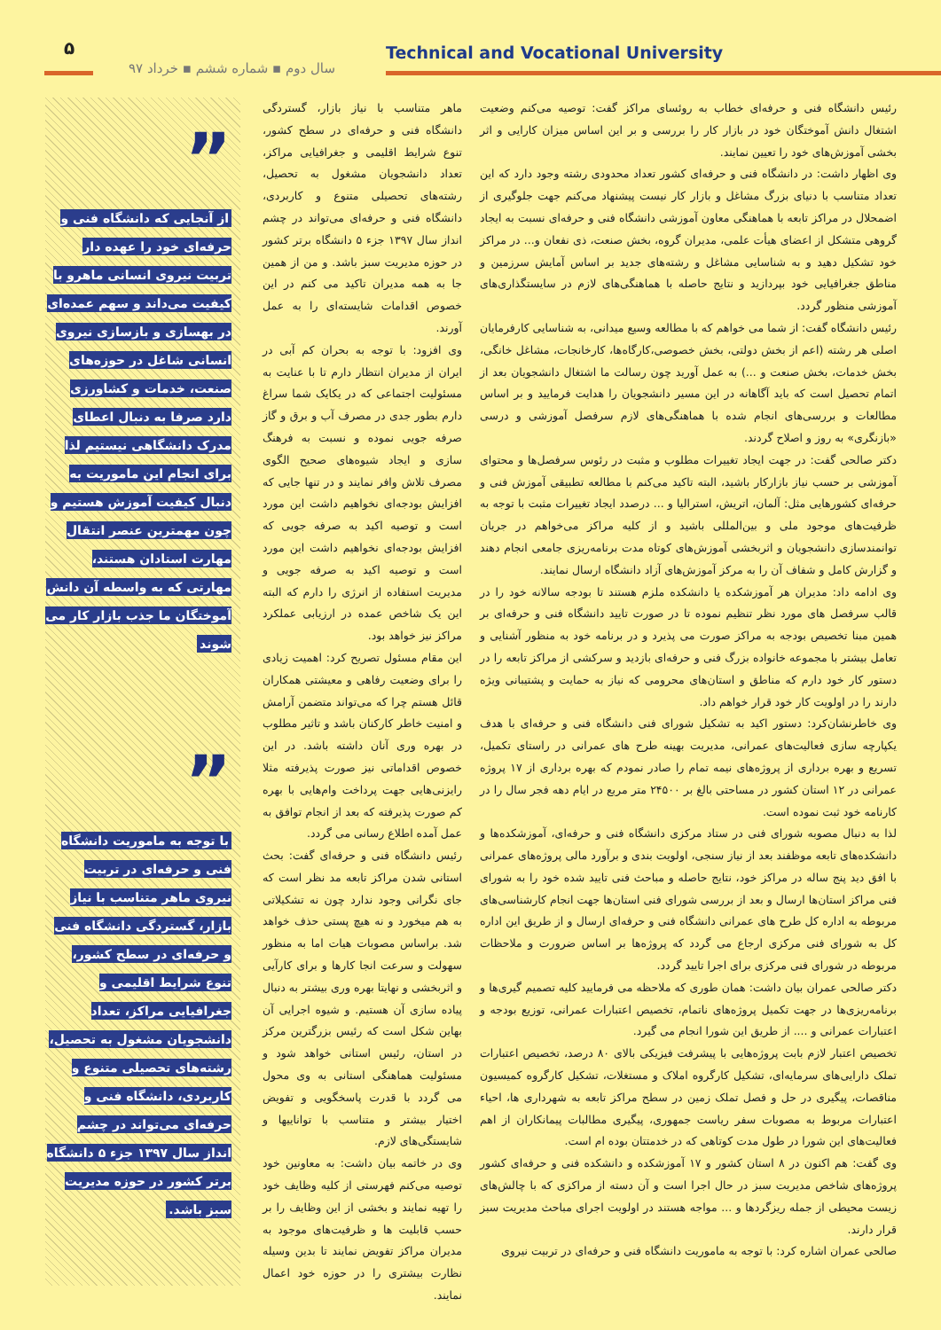۵
سال دوم ▪ شماره ششم ▪ خرداد ۹۷
Technical and Vocational University
رئیس دانشگاه فنی و حرفه‌ای خطاب به روئسای مراکز گفت: توصیه می‌کنم وضعیت اشتغال دانش آموختگان خود در بازار کار را بررسی و بر این اساس میزان کارایی و اثر بخشی آموزش‌های خود را تعیین نمایند.
وی اظهار داشت: در دانشگاه فنی و حرفه‌ای کشور تعداد محدودی رشته وجود دارد که این تعداد متناسب با دنیای بزرگ مشاغل و بازار کار نیست پیشنهاد می‌کنم جهت جلوگیری از اضمحلال در مراکز تابعه با هماهنگی معاون آموزشی دانشگاه فنی و حرفه‌ای نسبت به ایجاد گروهی متشکل از اعضای هیأت علمی، مدیران گروه، بخش صنعت، ذی نفعان و... در مراکز خود تشکیل دهید و به شناسایی مشاغل و رشته‌های جدید بر اساس آمایش سرزمین و مناطق جغرافیایی خود بپردازید و نتایج حاصله با هماهنگی‌های لازم در سایستگذاری‌های آموزشی منظور گردد.
رئیس دانشگاه گفت: از شما می خواهم که با مطالعه وسیع میدانی، به شناسایی کارفرمایان اصلی هر رشته (اعم از بخش دولتی، بخش خصوصی،کارگاه‌ها، کارخانجات، مشاغل خانگی، بخش خدمات، بخش صنعت و ...) به عمل آورید چون رسالت ما اشتغال دانشجویان بعد از اتمام تحصیل است که باید آگاهانه در این مسیر دانشجویان را هدایت فرمایید و بر اساس مطالعات و بررسی‌های انجام شده با هماهنگی‌های لازم سرفصل آموزشی و درسی «بازنگری» به روز و اصلاح گردند.
دکتر صالحی گفت: در جهت ایجاد تغییرات مطلوب و مثبت در رئوس سرفصل‌ها و محتوای آموزشی بر حسب نیاز بازارکار باشید، البته تاکید می‌کنم با مطالعه تطبیقی آموزش فنی و حرفه‌ای کشورهایی مثل: آلمان، اتریش، استرالیا و ... درصدد ایجاد تغییرات مثبت با توجه به ظرفیت‌های موجود ملی و بین‌المللی باشید و از کلیه مراکز می‌خواهم در جریان توانمندسازی دانشجویان و اثربخشی آموزش‌های کوتاه مدت برنامه‌ریزی جامعی انجام دهند و گزارش کامل و شفاف آن را به مرکز آموزش‌های آزاد دانشگاه ارسال نمایند.
وی ادامه داد: مدیران هر آموزشکده یا دانشکده ملزم هستند تا بودجه سالانه خود را در قالب سرفصل های مورد نظر تنظیم نموده تا در صورت تایید دانشگاه فنی و حرفه‌ای بر همین مبنا تخصیص بودجه به مراکز صورت می پذیرد و در برنامه خود به منظور آشنایی و تعامل بیشتر با مجموعه خانواده بزرگ فنی و حرفه‌ای بازدید و سرکشی از مراکز تابعه را در دستور کار خود دارم که مناطق و استان‌های محرومی که نیاز به حمایت و پشتیبانی ویژه دارند را در اولویت کار خود قرار خواهم داد.
وی خاطرنشان‌کرد: دستور اکید به تشکیل شورای فنی دانشگاه فنی و حرفه‌ای با هدف یکپارچه سازی فعالیت‌های عمرانی، مدیریت بهینه طرح های عمرانی در راستای تکمیل، تسریع و بهره برداری از پروژه‌های نیمه تمام را صادر نمودم که بهره برداری از ۱۷ پروژه عمرانی در ۱۲ استان کشور در مساحتی بالغ بر ۲۴۵۰۰ متر مربع در ایام دهه فجر سال را در کارنامه خود ثبت نموده است.
لذا به دنبال مصوبه شورای فنی در ستاد مرکزی دانشگاه فنی و حرفه‌ای، آموزشکده‌ها و دانشکده‌های تابعه موظفند بعد از نیاز سنجی، اولویت بندی و برآورد مالی پروژه‌های عمرانی با افق دید پنج ساله در مراکز خود، نتایج حاصله و مباحث فنی تایید شده خود را به شورای فنی مراکز استان‌ها ارسال و بعد از بررسی شورای فنی استان‌ها جهت انجام کارشناسی‌های مربوطه به اداره کل طرح های عمرانی دانشگاه فنی و حرفه‌ای ارسال و از طریق این اداره کل به شورای فنی مرکزی ارجاع می گردد که پروژه‌ها بر اساس ضرورت و ملاحظات مربوطه در شورای فنی مرکزی برای اجرا تایید گردد.
دکتر صالحی عمران بیان داشت: همان طوری که ملاحظه می فرمایید کلیه تصمیم گیری‌ها و برنامه‌ریزی‌ها در جهت تکمیل پروژه‌های ناتمام، تخصیص اعتبارات عمرانی، توزیع بودجه و اعتبارات عمرانی و .... از طریق این شورا انجام می گیرد.
تخصیص اعتبار لازم بابت پروژه‌هایی با پیشرفت فیزیکی بالای ۸۰ درصد، تخصیص اعتبارات تملک دارایی‌های سرمایه‌ای، تشکیل کارگروه املاک و مستغلات، تشکیل کارگروه کمیسیون مناقصات، پیگیری در حل و فصل تملک زمین در سطح مراکز تابعه به شهرداری ها، احیاء اعتبارات مربوط به مصوبات سفر ریاست جمهوری، پیگیری مطالبات پیمانکاران از اهم فعالیت‌های این شورا در طول مدت کوتاهی که در خدمتتان بوده ام است.
وی گفت: هم اکنون در ۸ استان کشور و ۱۷ آموزشکده و دانشکده فنی و حرفه‌ای کشور پروژه‌های شاخص مدیریت سبز در حال اجرا است و آن دسته از مراکزی که با چالش‌های زیست محیطی از جمله ریزگردها و ... مواجه هستند در اولویت اجرای مباحث مدیریت سبز قرار دارند.
صالحی عمران اشاره کرد: با توجه به ماموریت دانشگاه فنی و حرفه‌ای در تربیت نیروی
ماهر متناسب با نیاز بازار، گستردگی دانشگاه فنی و حرفه‌ای در سطح کشور، تنوع شرایط اقلیمی و جغرافیایی مراکز، تعداد دانشجویان مشغول به تحصیل، رشته‌های تحصیلی متنوع و کاربردی، دانشگاه فنی و حرفه‌ای می‌تواند در چشم انداز سال ۱۳۹۷ جزء ۵ دانشگاه برتر کشور در حوزه مدیریت سبز باشد. و من از همین جا به همه مدیران تاکید می کنم در این خصوص اقدامات شایسته‌ای را به عمل آورند.
وی افزود: با توجه به بحران کم آبی در ایران از مدیران انتظار دارم تا با عنایت به مسئولیت اجتماعی که در یکایک شما سراغ دارم بطور جدی در مصرف آب و برق و گاز صرفه جویی نموده و نسبت به فرهنگ سازی و ایجاد شیوه‌های صحیح الگوی مصرف تلاش وافر نمایند و در تنها جایی که افزایش بودجه‌ای نخواهیم داشت این مورد است و توصیه اکید به صرفه جویی که افزایش بودجه‌ای نخواهیم داشت این مورد است و توصیه اکید به صرفه جویی و مدیریت استفاده از انرژی را دارم که البته این یک شاخص عمده در ارزیابی عملکرد مراکز نیز خواهد بود.
این مقام مسئول تصریح کرد: اهمیت زیادی را برای وضعیت رفاهی و معیشتی همکاران قائل هستم چرا که می‌تواند متضمن آرامش و امنیت خاطر کارکنان باشد و تاثیر مطلوب در بهره وری آنان داشته باشد. در این خصوص اقداماتی نیز صورت پذیرفته مثلا رایزنی‌هایی جهت پرداخت وام‌هایی با بهره کم صورت پذیرفته که بعد از انجام توافق به عمل آمده اطلاع رسانی می گردد.
رئیس دانشگاه فنی و حرفه‌ای گفت: بحث استانی شدن مراکز تابعه مد نظر است که جای نگرانی وجود ندارد چون نه تشکیلاتی به هم میخورد و نه هیچ پستی حذف خواهد شد. براساس مصوبات هیات اما به منظور سهولت و سرعت انجا کارها و برای کارآیی و اثربخشی و نهایتا بهره وری بیشتر به دنبال پیاده سازی آن هستیم. و شیوه اجرایی آن بهاین شکل است که رئیس بزرگترین مرکز در استان، رئیس استانی خواهد شود و مسئولیت هماهنگی استانی به وی محول می گردد با قدرت پاسخگویی و تفویض اختیار بیشتر و متناسب با تواناییها و شایستگی‌های لازم.
وی در خاتمه بیان داشت: به معاونین خود توصیه می‌کنم فهرستی از کلیه وظایف خود را تهیه نمایند و بخشی از این وظایف را بر حسب قابلیت ها و ظرفیت‌های موجود به مدیران مراکز تفویض نمایند تا بدین وسیله نظارت بیشتری را در حوزه خود اعمال نمایند.
”
از آنجایی که دانشگاه فنی و حرفه‌ای خود را عهده دار تربیت نیروی انسانی ماهرو با کیفیت می‌داند و سهم عمده‌ای در بهسازی و بازسازی نیروی انسانی شاغل در حوزه‌های صنعت، خدمات و کشاورزی دارد صرفا به دنبال اعطای مدرک دانشگاهی نیستیم لذا برای انجام این ماموریت به دنبال کیفیت آموزش هستیم و چون مهمترین عنصر انتقال مهارت استادان هستند، مهارتی که به واسطه آن دانش آموختگان ما جذب بازار کار می شوند
”
با توجه به ماموریت دانشگاه فنی و حرفه‌ای در تربیت نیروی ماهر متناسب با نیاز بازار، گستردگی دانشگاه فنی و حرفه‌ای در سطح کشور، تنوع شرایط اقلیمی و جغرافیایی مراکز، تعداد دانشجویان مشغول به تحصیل، رشته‌های تحصیلی متنوع و کاربردی، دانشگاه فنی و حرفه‌ای می‌تواند در چشم انداز سال ۱۳۹۷ جزء ۵ دانشگاه برتر کشور در حوزه مدیریت سبز باشد.